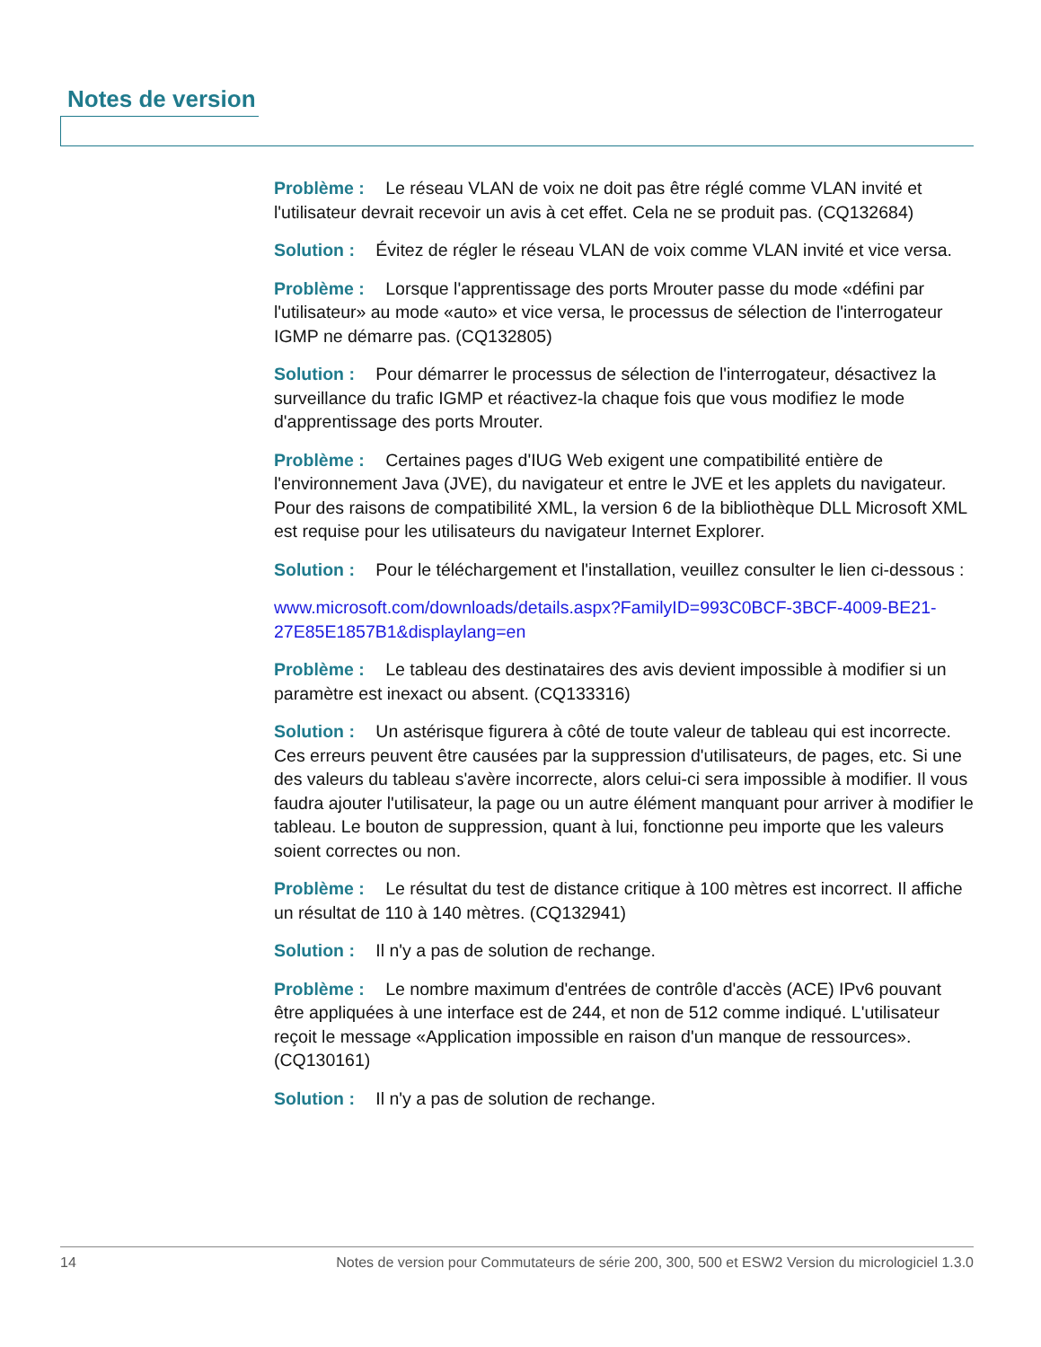Notes de version
Problème : Le réseau VLAN de voix ne doit pas être réglé comme VLAN invité et l'utilisateur devrait recevoir un avis à cet effet. Cela ne se produit pas. (CQ132684)
Solution : Évitez de régler le réseau VLAN de voix comme VLAN invité et vice versa.
Problème : Lorsque l'apprentissage des ports Mrouter passe du mode «défini par l'utilisateur» au mode «auto» et vice versa, le processus de sélection de l'interrogateur IGMP ne démarre pas. (CQ132805)
Solution : Pour démarrer le processus de sélection de l'interrogateur, désactivez la surveillance du trafic IGMP et réactivez-la chaque fois que vous modifiez le mode d'apprentissage des ports Mrouter.
Problème : Certaines pages d'IUG Web exigent une compatibilité entière de l'environnement Java (JVE), du navigateur et entre le JVE et les applets du navigateur. Pour des raisons de compatibilité XML, la version 6 de la bibliothèque DLL Microsoft XML est requise pour les utilisateurs du navigateur Internet Explorer.
Solution : Pour le téléchargement et l'installation, veuillez consulter le lien ci-dessous :
www.microsoft.com/downloads/details.aspx?FamilyID=993C0BCF-3BCF-4009-BE21-27E85E1857B1&displaylang=en
Problème : Le tableau des destinataires des avis devient impossible à modifier si un paramètre est inexact ou absent. (CQ133316)
Solution : Un astérisque figurera à côté de toute valeur de tableau qui est incorrecte. Ces erreurs peuvent être causées par la suppression d'utilisateurs, de pages, etc. Si une des valeurs du tableau s'avère incorrecte, alors celui-ci sera impossible à modifier. Il vous faudra ajouter l'utilisateur, la page ou un autre élément manquant pour arriver à modifier le tableau. Le bouton de suppression, quant à lui, fonctionne peu importe que les valeurs soient correctes ou non.
Problème : Le résultat du test de distance critique à 100 mètres est incorrect. Il affiche un résultat de 110 à 140 mètres. (CQ132941)
Solution : Il n'y a pas de solution de rechange.
Problème : Le nombre maximum d'entrées de contrôle d'accès (ACE) IPv6 pouvant être appliquées à une interface est de 244, et non de 512 comme indiqué. L'utilisateur reçoit le message «Application impossible en raison d'un manque de ressources». (CQ130161)
Solution : Il n'y a pas de solution de rechange.
14 Notes de version pour Commutateurs de série 200, 300, 500 et ESW2 Version du micrologiciel 1.3.0